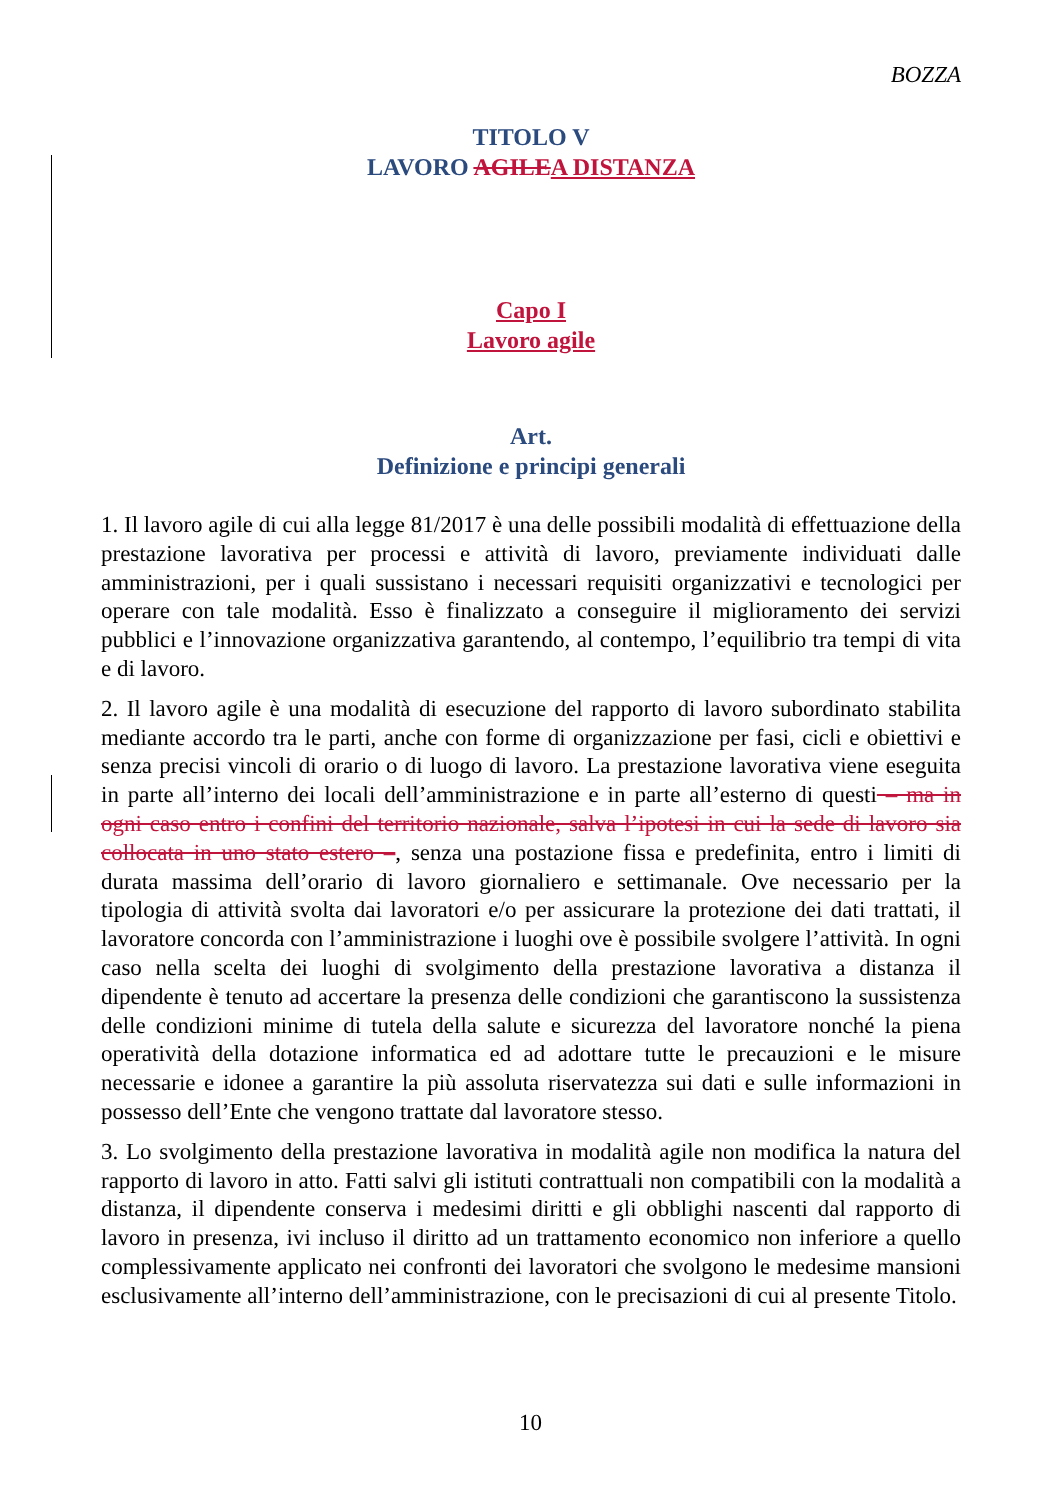BOZZA
TITOLO V
LAVORO AGILEA DISTANZA
Capo I
Lavoro agile
Art.
Definizione e principi generali
1. Il lavoro agile di cui alla legge 81/2017 è una delle possibili modalità di effettuazione della prestazione lavorativa per processi e attività di lavoro, previamente individuati dalle amministrazioni, per i quali sussistano i necessari requisiti organizzativi e tecnologici per operare con tale modalità. Esso è finalizzato a conseguire il miglioramento dei servizi pubblici e l’innovazione organizzativa garantendo, al contempo, l’equilibrio tra tempi di vita e di lavoro.
2. Il lavoro agile è una modalità di esecuzione del rapporto di lavoro subordinato stabilita mediante accordo tra le parti, anche con forme di organizzazione per fasi, cicli e obiettivi e senza precisi vincoli di orario o di luogo di lavoro. La prestazione lavorativa viene eseguita in parte all’interno dei locali dell’amministrazione e in parte all’esterno di questi – ma in ogni caso entro i confini del territorio nazionale, salva l’ipotesi in cui la sede di lavoro sia collocata in uno stato estero –, senza una postazione fissa e predefinita, entro i limiti di durata massima dell’orario di lavoro giornaliero e settimanale. Ove necessario per la tipologia di attività svolta dai lavoratori e/o per assicurare la protezione dei dati trattati, il lavoratore concorda con l’amministrazione i luoghi ove è possibile svolgere l’attività. In ogni caso nella scelta dei luoghi di svolgimento della prestazione lavorativa a distanza il dipendente è tenuto ad accertare la presenza delle condizioni che garantiscono la sussistenza delle condizioni minime di tutela della salute e sicurezza del lavoratore nonché la piena operatività della dotazione informatica ed ad adottare tutte le precauzioni e le misure necessarie e idonee a garantire la più assoluta riservatezza sui dati e sulle informazioni in possesso dell’Ente che vengono trattate dal lavoratore stesso.
3. Lo svolgimento della prestazione lavorativa in modalità agile non modifica la natura del rapporto di lavoro in atto. Fatti salvi gli istituti contrattuali non compatibili con la modalità a distanza, il dipendente conserva i medesimi diritti e gli obblighi nascenti dal rapporto di lavoro in presenza, ivi incluso il diritto ad un trattamento economico non inferiore a quello complessivamente applicato nei confronti dei lavoratori che svolgono le medesime mansioni esclusivamente all’interno dell’amministrazione, con le precisazioni di cui al presente Titolo.
10